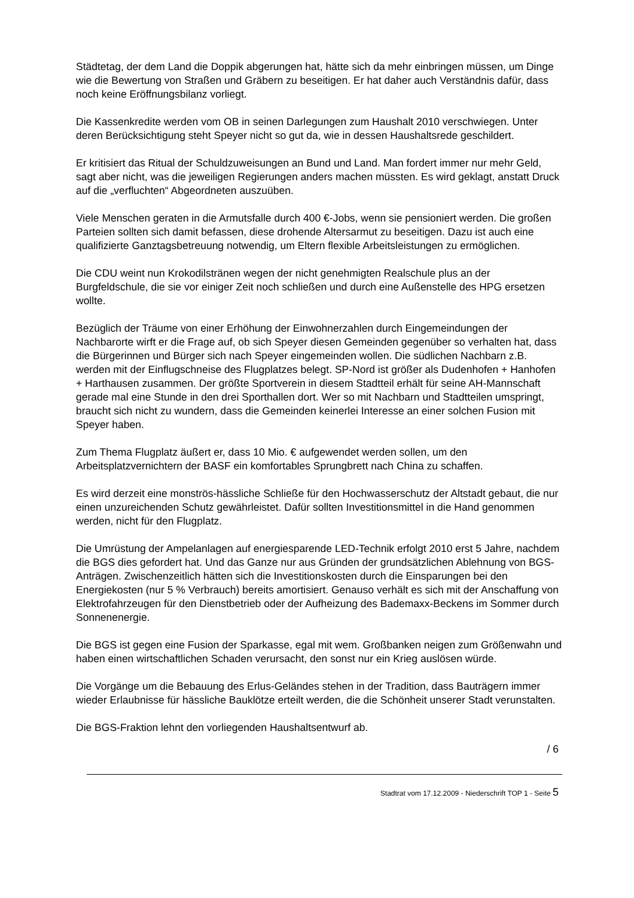Städtetag, der dem Land die Doppik abgerungen hat, hätte sich da mehr einbringen müssen, um Dinge wie die Bewertung von Straßen und Gräbern zu beseitigen. Er hat daher auch Verständnis dafür, dass noch keine Eröffnungsbilanz vorliegt.
Die Kassenkredite werden vom OB in seinen Darlegungen zum Haushalt 2010 verschwiegen. Unter deren Berücksichtigung steht Speyer nicht so gut da, wie in dessen Haushaltsrede geschildert.
Er kritisiert das Ritual der Schuldzuweisungen an Bund und Land. Man fordert immer nur mehr Geld, sagt aber nicht, was die jeweiligen Regierungen anders machen müssten. Es wird geklagt, anstatt Druck auf die „verfluchten“ Abgeordneten auszuüben.
Viele Menschen geraten in die Armutsfalle durch 400 €-Jobs, wenn sie pensioniert werden. Die großen Parteien sollten sich damit befassen, diese drohende Altersarmut zu beseitigen. Dazu ist auch eine qualifizierte Ganztagsbetreuung notwendig, um Eltern flexible Arbeitsleistungen zu ermöglichen.
Die CDU weint nun Krokodilstränen wegen der nicht genehmigten Realschule plus an der Burgfeldschule, die sie vor einiger Zeit noch schließen und durch eine Außenstelle des HPG ersetzen wollte.
Bezüglich der Träume von einer Erhöhung der Einwohnerzahlen durch Eingemeindungen der Nachbarorte wirft er die Frage auf, ob sich Speyer diesen Gemeinden gegenüber so verhalten hat, dass die Bürgerinnen und Bürger sich nach Speyer eingemeinden wollen. Die südlichen Nachbarn z.B. werden mit der Einflugschneise des Flugplatzes belegt. SP-Nord ist größer als Dudenhofen + Hanhofen + Harthausen zusammen. Der größte Sportverein in diesem Stadtteil erhält für seine AH-Mannschaft gerade mal eine Stunde in den drei Sporthallen dort. Wer so mit Nachbarn und Stadtteilen umspringt, braucht sich nicht zu wundern, dass die Gemeinden keinerlei Interesse an einer solchen Fusion mit Speyer haben.
Zum Thema Flugplatz äußert er, dass 10 Mio. € aufgewendet werden sollen, um den Arbeitsplatzvernichtern der BASF ein komfortables Sprungbrett nach China zu schaffen.
Es wird derzeit eine monströs-hässliche Schließe für den Hochwasserschutz der Altstadt gebaut, die nur einen unzureichenden Schutz gewährleistet. Dafür sollten Investitionsmittel in die Hand genommen werden, nicht für den Flugplatz.
Die Umrüstung der Ampelanlagen auf energiesparende LED-Technik erfolgt 2010 erst 5 Jahre, nachdem die BGS dies gefordert hat. Und das Ganze nur aus Gründen der grundsätzlichen Ablehnung von BGS-Anträgen. Zwischenzeitlich hätten sich die Investitionskosten durch die Einsparungen bei den Energiekosten (nur 5 % Verbrauch) bereits amortisiert. Genauso verhält es sich mit der Anschaffung von Elektrofahrzeugen für den Dienstbetrieb oder der Aufheizung des Bademaxx-Beckens im Sommer durch Sonnenenergie.
Die BGS ist gegen eine Fusion der Sparkasse, egal mit wem. Großbanken neigen zum Größenwahn und haben einen wirtschaftlichen Schaden verursacht, den sonst nur ein Krieg auslösen würde.
Die Vorgänge um die Bebauung des Erlus-Geländes stehen in der Tradition, dass Bauträgern immer wieder Erlaubnisse für hässliche Bauklötze erteilt werden, die die Schönheit unserer Stadt verunstalten.
Die BGS-Fraktion lehnt den vorliegenden Haushaltsentwurf ab.
/ 6
Stadtrat vom 17.12.2009 - Niederschrift TOP 1 - Seite 5